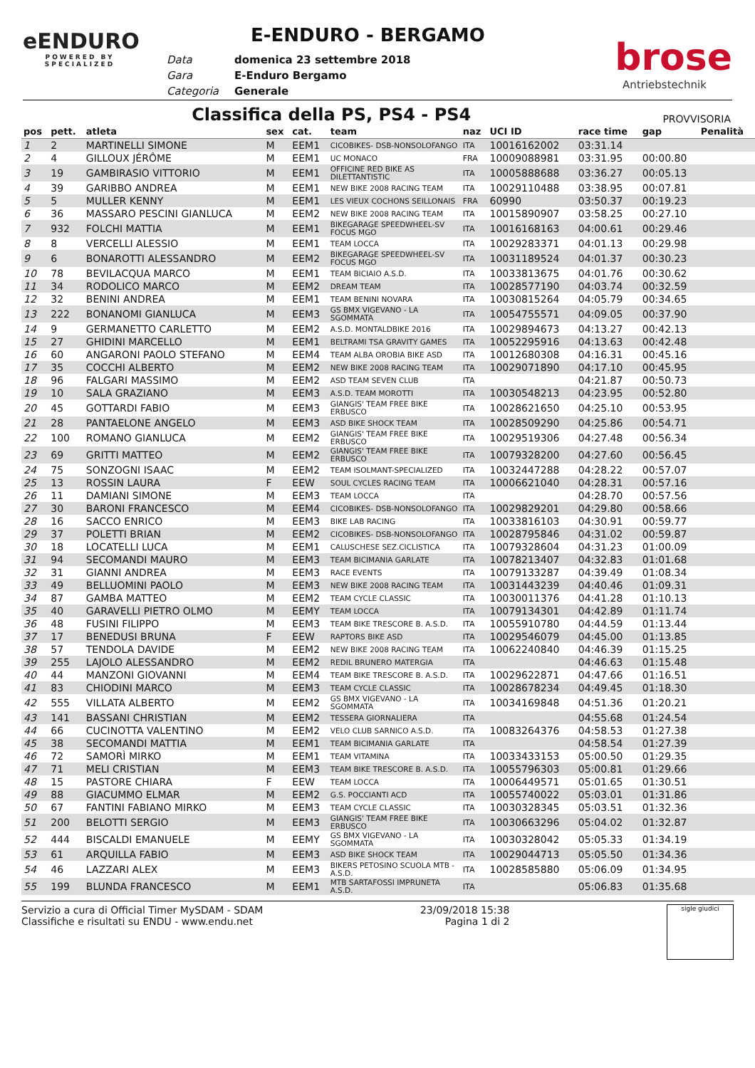eENDURO
POWERED BY
SPECIALIZED
E-ENDURO - BERGAMO
| Data | domenica 23 settembre 2018 |
| Gara | E-Enduro Bergamo |
| Categoria | Generale |
brose
Antriebstechnik
Classifica della PS, PS4 - PS4 PROVVISORIA
| pos | pett. | atleta | sex | cat. | team | naz | UCI ID | race time | gap | Penalità |
| --- | --- | --- | --- | --- | --- | --- | --- | --- | --- | --- |
| 1 | 2 | MARTINELLI SIMONE | M | EEM1 | CICOBIKES- DSB-NONSOLOFANGO | ITA | 10016162002 | 03:31.14 | | |
| 2 | 4 | GILLOUX JÉRÔME | M | EEM1 | UC MONACO | FRA | 10009088981 | 03:31.95 | 00:00.80 | |
| 3 | 19 | GAMBIRASIO VITTORIO | M | EEM1 | OFFICINE RED BIKE AS DILETTANTISTIC | ITA | 10005888688 | 03:36.27 | 00:05.13 | |
| 4 | 39 | GARIBBO ANDREA | M | EEM1 | NEW BIKE 2008 RACING TEAM | ITA | 10029110488 | 03:38.95 | 00:07.81 | |
| 5 | 5 | MULLER KENNY | M | EEM1 | LES VIEUX COCHONS SEILLONAIS | FRA | 60990 | 03:50.37 | 00:19.23 | |
| 6 | 36 | MASSARO PESCINI GIANLUCA | M | EEM2 | NEW BIKE 2008 RACING TEAM | ITA | 10015890907 | 03:58.25 | 00:27.10 | |
| 7 | 932 | FOLCHI MATTIA | M | EEM1 | BIKEGARAGE SPEEDWHEEL-SV FOCUS MGO | ITA | 10016168163 | 04:00.61 | 00:29.46 | |
| 8 | 8 | VERCELLI ALESSIO | M | EEM1 | TEAM LOCCA | ITA | 10029283371 | 04:01.13 | 00:29.98 | |
| 9 | 6 | BONAROTTI ALESSANDRO | M | EEM2 | BIKEGARAGE SPEEDWHEEL-SV FOCUS MGO | ITA | 10031189524 | 04:01.37 | 00:30.23 | |
| 10 | 78 | BEVILACQUA MARCO | M | EEM1 | TEAM BICIAIO A.S.D. | ITA | 10033813675 | 04:01.76 | 00:30.62 | |
| 11 | 34 | RODOLICO MARCO | M | EEM2 | DREAM TEAM | ITA | 10028577190 | 04:03.74 | 00:32.59 | |
| 12 | 32 | BENINI ANDREA | M | EEM1 | TEAM BENINI NOVARA | ITA | 10030815264 | 04:05.79 | 00:34.65 | |
| 13 | 222 | BONANOMI GIANLUCA | M | EEM3 | GS BMX VIGEVANO - LA SGOMMATA | ITA | 10054755571 | 04:09.05 | 00:37.90 | |
| 14 | 9 | GERMANETTO CARLETTO | M | EEM2 | A.S.D. MONTALDBIKE 2016 | ITA | 10029894673 | 04:13.27 | 00:42.13 | |
| 15 | 27 | GHIDINI MARCELLO | M | EEM1 | BELTRAMI TSA GRAVITY GAMES | ITA | 10052295916 | 04:13.63 | 00:42.48 | |
| 16 | 60 | ANGARONI PAOLO STEFANO | M | EEM4 | TEAM ALBA OROBIA BIKE ASD | ITA | 10012680308 | 04:16.31 | 00:45.16 | |
| 17 | 35 | COCCHI ALBERTO | M | EEM2 | NEW BIKE 2008 RACING TEAM | ITA | 10029071890 | 04:17.10 | 00:45.95 | |
| 18 | 96 | FALGARI MASSIMO | M | EEM2 | ASD TEAM SEVEN CLUB | ITA | | 04:21.87 | 00:50.73 | |
| 19 | 10 | SALA GRAZIANO | M | EEM3 | A.S.D. TEAM MOROTTI | ITA | 10030548213 | 04:23.95 | 00:52.80 | |
| 20 | 45 | GOTTARDI FABIO | M | EEM3 | GIANGIS' TEAM FREE BIKE ERBUSCO | ITA | 10028621650 | 04:25.10 | 00:53.95 | |
| 21 | 28 | PANTAELONE ANGELO | M | EEM3 | ASD BIKE SHOCK TEAM | ITA | 10028509290 | 04:25.86 | 00:54.71 | |
| 22 | 100 | ROMANO GIANLUCA | M | EEM2 | GIANGIS' TEAM FREE BIKE ERBUSCO | ITA | 10029519306 | 04:27.48 | 00:56.34 | |
| 23 | 69 | GRITTI MATTEO | M | EEM2 | GIANGIS' TEAM FREE BIKE ERBUSCO | ITA | 10079328200 | 04:27.60 | 00:56.45 | |
| 24 | 75 | SONZOGNI ISAAC | M | EEM2 | TEAM ISOLMANT-SPECIALIZED | ITA | 10032447288 | 04:28.22 | 00:57.07 | |
| 25 | 13 | ROSSIN LAURA | F | EEW | SOUL CYCLES RACING TEAM | ITA | 10006621040 | 04:28.31 | 00:57.16 | |
| 26 | 11 | DAMIANI SIMONE | M | EEM3 | TEAM LOCCA | ITA | | 04:28.70 | 00:57.56 | |
| 27 | 30 | BARONI FRANCESCO | M | EEM4 | CICOBIKES- DSB-NONSOLOFANGO | ITA | 10029829201 | 04:29.80 | 00:58.66 | |
| 28 | 16 | SACCO ENRICO | M | EEM3 | BIKE LAB RACING | ITA | 10033816103 | 04:30.91 | 00:59.77 | |
| 29 | 37 | POLETTI BRIAN | M | EEM2 | CICOBIKES- DSB-NONSOLOFANGO | ITA | 10028795846 | 04:31.02 | 00:59.87 | |
| 30 | 18 | LOCATELLI LUCA | M | EEM1 | CALUSCHESE SEZ.CICLISTICA | ITA | 10079328604 | 04:31.23 | 01:00.09 | |
| 31 | 94 | SECOMANDI MAURO | M | EEM3 | TEAM BICIMANIA GARLATE | ITA | 10078213407 | 04:32.83 | 01:01.68 | |
| 32 | 31 | GIANNI ANDREA | M | EEM3 | RACE EVENTS | ITA | 10079133287 | 04:39.49 | 01:08.34 | |
| 33 | 49 | BELLUOMINI PAOLO | M | EEM3 | NEW BIKE 2008 RACING TEAM | ITA | 10031443239 | 04:40.46 | 01:09.31 | |
| 34 | 87 | GAMBA MATTEO | M | EEM2 | TEAM CYCLE CLASSIC | ITA | 10030011376 | 04:41.28 | 01:10.13 | |
| 35 | 40 | GARAVELLI PIETRO OLMO | M | EEMY | TEAM LOCCA | ITA | 10079134301 | 04:42.89 | 01:11.74 | |
| 36 | 48 | FUSINI FILIPPO | M | EEM3 | TEAM BIKE TRESCORE B. A.S.D. | ITA | 10055910780 | 04:44.59 | 01:13.44 | |
| 37 | 17 | BENEDUSI BRUNA | F | EEW | RAPTORS BIKE ASD | ITA | 10029546079 | 04:45.00 | 01:13.85 | |
| 38 | 57 | TENDOLA DAVIDE | M | EEM2 | NEW BIKE 2008 RACING TEAM | ITA | 10062240840 | 04:46.39 | 01:15.25 | |
| 39 | 255 | LAJOLO ALESSANDRO | M | EEM2 | REDIL BRUNERO MATERGIA | ITA | | 04:46.63 | 01:15.48 | |
| 40 | 44 | MANZONI GIOVANNI | M | EEM4 | TEAM BIKE TRESCORE B. A.S.D. | ITA | 10029622871 | 04:47.66 | 01:16.51 | |
| 41 | 83 | CHIODINI MARCO | M | EEM3 | TEAM CYCLE CLASSIC | ITA | 10028678234 | 04:49.45 | 01:18.30 | |
| 42 | 555 | VILLATA ALBERTO | M | EEM2 | GS BMX VIGEVANO - LA SGOMMATA | ITA | 10034169848 | 04:51.36 | 01:20.21 | |
| 43 | 141 | BASSANI CHRISTIAN | M | EEM2 | TESSERA GIORNALIERA | ITA | | 04:55.68 | 01:24.54 | |
| 44 | 66 | CUCINOTTA VALENTINO | M | EEM2 | VELO CLUB SARNICO A.S.D. | ITA | 10083264376 | 04:58.53 | 01:27.38 | |
| 45 | 38 | SECOMANDI MATTIA | M | EEM1 | TEAM BICIMANIA GARLATE | ITA | | 04:58.54 | 01:27.39 | |
| 46 | 72 | SAMORÌ MIRKO | M | EEM1 | TEAM VITAMINA | ITA | 10033433153 | 05:00.50 | 01:29.35 | |
| 47 | 71 | MELI CRISTIAN | M | EEM3 | TEAM BIKE TRESCORE B. A.S.D. | ITA | 10055796303 | 05:00.81 | 01:29.66 | |
| 48 | 15 | PASTORE CHIARA | F | EEW | TEAM LOCCA | ITA | 10006449571 | 05:01.65 | 01:30.51 | |
| 49 | 88 | GIACUMMO ELMAR | M | EEM2 | G.S. POCCIANTI ACD | ITA | 10055740022 | 05:03.01 | 01:31.86 | |
| 50 | 67 | FANTINI FABIANO MIRKO | M | EEM3 | TEAM CYCLE CLASSIC | ITA | 10030328345 | 05:03.51 | 01:32.36 | |
| 51 | 200 | BELOTTI SERGIO | M | EEM3 | GIANGIS' TEAM FREE BIKE ERBUSCO | ITA | 10030663296 | 05:04.02 | 01:32.87 | |
| 52 | 444 | BISCALDI EMANUELE | M | EEMY | GS BMX VIGEVANO - LA SGOMMATA | ITA | 10030328042 | 05:05.33 | 01:34.19 | |
| 53 | 61 | ARQUILLA FABIO | M | EEM3 | ASD BIKE SHOCK TEAM | ITA | 10029044713 | 05:05.50 | 01:34.36 | |
| 54 | 46 | LAZZARI ALEX | M | EEM3 | BIKERS PETOSINO SCUOLA MTB - A.S.D. | ITA | 10028585880 | 05:06.09 | 01:34.95 | |
| 55 | 199 | BLUNDA FRANCESCO | M | EEM1 | MTB SARTAFOSSI IMPRUNETA A.S.D. | ITA | | 05:06.83 | 01:35.68 | |
Servizio a cura di Official Timer MySDAM - SDAM
Classifiche e risultati su ENDU - www.endu.net
23/09/2018 15:38
Pagina 1 di 2
sigle giudici